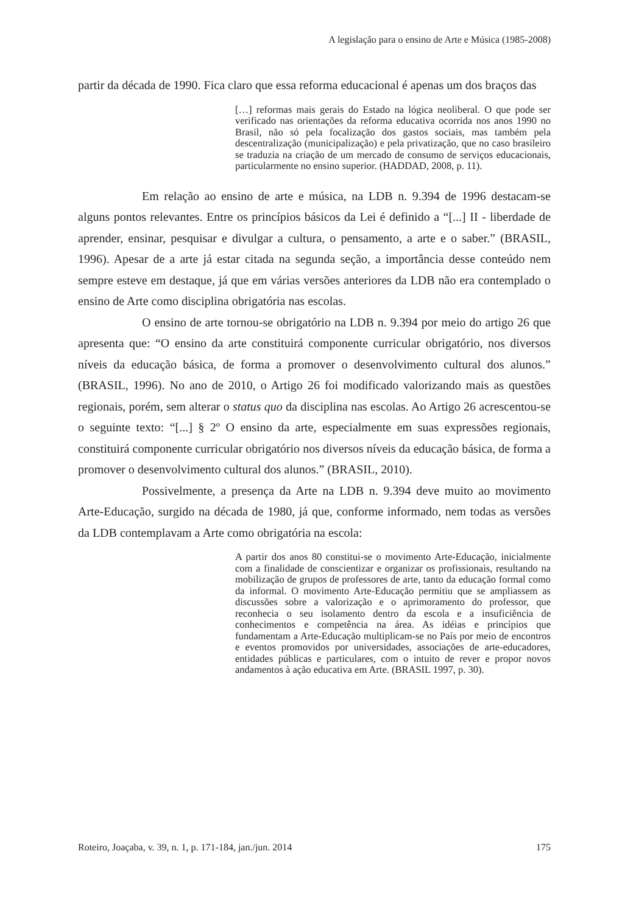A legislação para o ensino de Arte e Música (1985-2008)
partir da década de 1990. Fica claro que essa reforma educacional é apenas um dos braços das
[…] reformas mais gerais do Estado na lógica neoliberal. O que pode ser verificado nas orientações da reforma educativa ocorrida nos anos 1990 no Brasil, não só pela focalização dos gastos sociais, mas também pela descentralização (municipalização) e pela privatização, que no caso brasileiro se traduzia na criação de um mercado de consumo de serviços educacionais, particularmente no ensino superior. (HADDAD, 2008, p. 11).
Em relação ao ensino de arte e música, na LDB n. 9.394 de 1996 destacam-se alguns pontos relevantes. Entre os princípios básicos da Lei é definido a “[...] II - liberdade de aprender, ensinar, pesquisar e divulgar a cultura, o pensamento, a arte e o saber.” (BRASIL, 1996). Apesar de a arte já estar citada na segunda seção, a importância desse conteúdo nem sempre esteve em destaque, já que em várias versões anteriores da LDB não era contemplado o ensino de Arte como disciplina obrigatória nas escolas.
O ensino de arte tornou-se obrigatório na LDB n. 9.394 por meio do artigo 26 que apresenta que: “O ensino da arte constituirá componente curricular obrigatório, nos diversos níveis da educação básica, de forma a promover o desenvolvimento cultural dos alunos.” (BRASIL, 1996). No ano de 2010, o Artigo 26 foi modificado valorizando mais as questões regionais, porém, sem alterar o status quo da disciplina nas escolas. Ao Artigo 26 acrescentou-se o seguinte texto: “[...] § 2º O ensino da arte, especialmente em suas expressões regionais, constituirá componente curricular obrigatório nos diversos níveis da educação básica, de forma a promover o desenvolvimento cultural dos alunos.” (BRASIL, 2010).
Possivelmente, a presença da Arte na LDB n. 9.394 deve muito ao movimento Arte-Educação, surgido na década de 1980, já que, conforme informado, nem todas as versões da LDB contemplavam a Arte como obrigatória na escola:
A partir dos anos 80 constitui-se o movimento Arte-Educação, inicialmente com a finalidade de conscientizar e organizar os profissionais, resultando na mobilização de grupos de professores de arte, tanto da educação formal como da informal. O movimento Arte-Educação permitiu que se ampliassem as discussões sobre a valorização e o aprimoramento do professor, que reconhecia o seu isolamento dentro da escola e a insuficiência de conhecimentos e competência na área. As idéias e princípios que fundamentam a Arte-Educação multiplicam-se no País por meio de encontros e eventos promovidos por universidades, associações de arte-educadores, entidades públicas e particulares, com o intuito de rever e propor novos andamentos à ação educativa em Arte. (BRASIL 1997, p. 30).
Roteiro, Joaçaba, v. 39, n. 1, p. 171-184, jan./jun. 2014 175